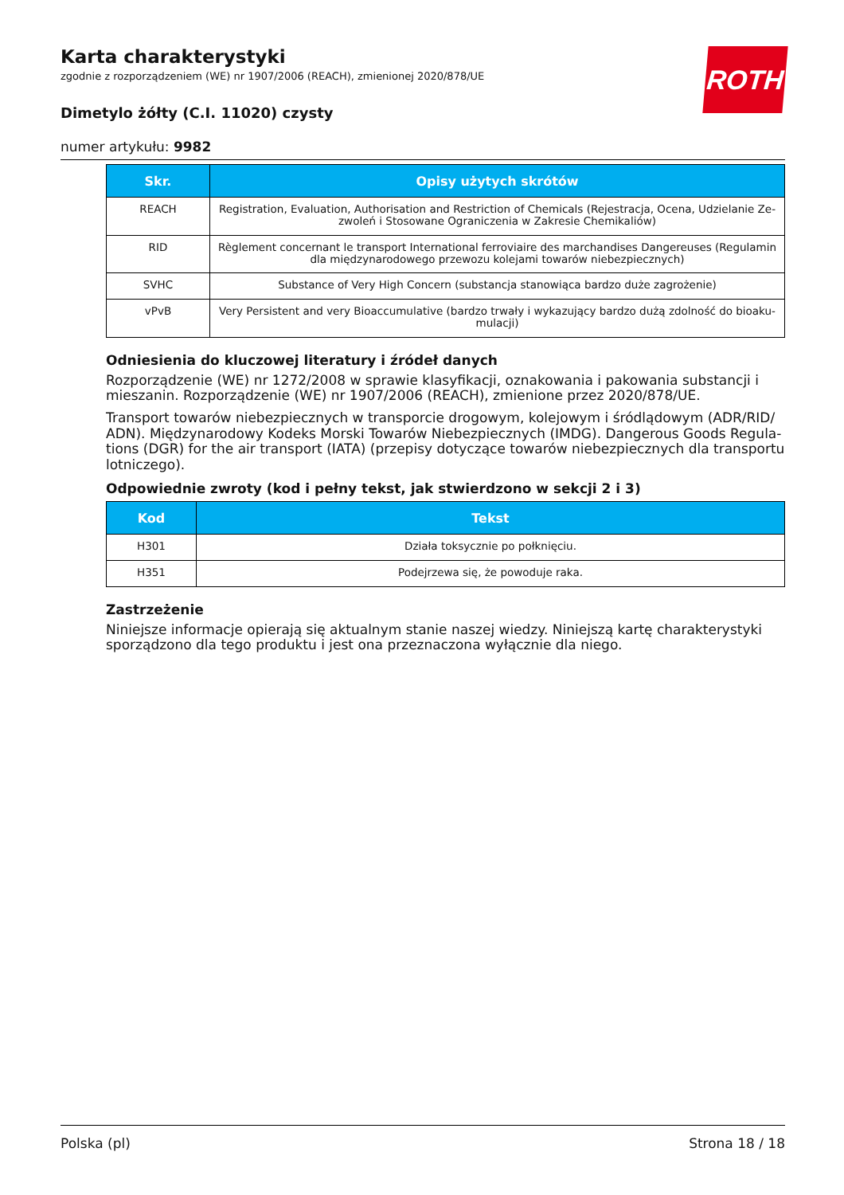Karta charakterystyki
zgodnie z rozporządzeniem (WE) nr 1907/2006 (REACH), zmienionej 2020/878/UE
Dimetylo żółty (C.I. 11020) czysty
numer artykułu: 9982
ROTH
| Skr. | Opisy użytych skrótów |
| --- | --- |
| REACH | Registration, Evaluation, Authorisation and Restriction of Chemicals (Rejestracja, Ocena, Udzielanie Ze­zwoleń i Stosowane Ograniczenia w Zakresie Chemikaliów) |
| RID | Règlement concernant le transport International ferroviaire des marchandises Dangereuses (Regulamin dla międzynarodowego przewozu kolejami towarów niebezpiecznych) |
| SVHC | Substance of Very High Concern (substancja stanowiąca bardzo duże zagrożenie) |
| vPvB | Very Persistent and very Bioaccumulative (bardzo trwały i wykazujący bardzo dużą zdolność do bioaku­mulacji) |
Odniesienia do kluczowej literatury i źródeł danych
Rozporządzenie (WE) nr 1272/2008 w sprawie klasyfikacji, oznakowania i pakowania substancji i mie­szanin. Rozporządzenie (WE) nr 1907/2006 (REACH), zmienione przez 2020/878/UE.
Transport towarów niebezpiecznych w transporcie drogowym, kolejowym i śródlądowym (ADR/RID/ ADN). Międzynarodowy Kodeks Morski Towarów Niebezpiecznych (IMDG). Dangerous Goods Regula­tions (DGR) for the air transport (IATA) (przepisy dotyczące towarów niebezpiecznych dla transportu lotniczego).
Odpowiednie zwroty (kod i pełny tekst, jak stwierdzono w sekcji 2 i 3)
| Kod | Tekst |
| --- | --- |
| H301 | Działa toksycznie po połknięciu. |
| H351 | Podejrzewa się, że powoduje raka. |
Zastrzeżenie
Niniejsze informacje opierają się aktualnym stanie naszej wiedzy. Niniejszą kartę charakterystyki spo­rządzono dla tego produktu i jest ona przeznaczona wyłącznie dla niego.
Polska (pl) Strona 18 / 18